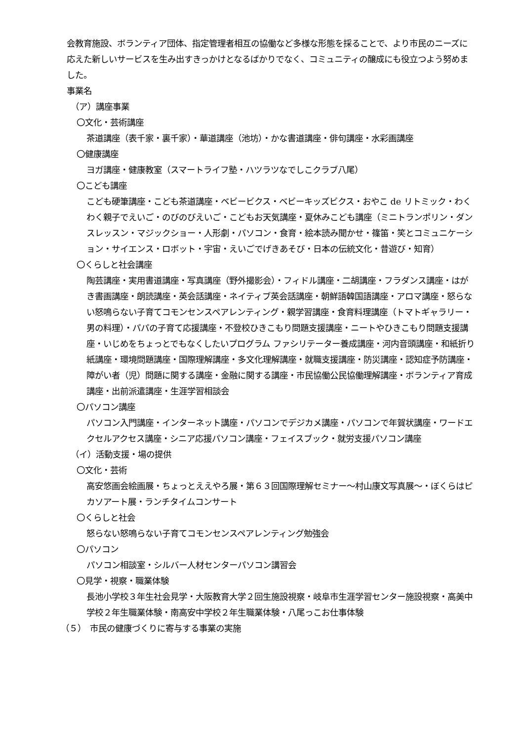会教育施設、ボランティア団体、指定管理者相互の協働など多様な形態を採ることで、より市民のニーズに応えた新しいサービスを生み出すきっかけとなるばかりでなく、コミュニティの醸成にも役立つよう努めました。
事業名
（ア）講座事業
〇文化・芸術講座
茶道講座（表千家・裏千家）・華道講座（池坊）・かな書道講座・俳句講座・水彩画講座
〇健康講座
ヨガ講座・健康教室（スマートライフ塾・ハツラツなでしこクラブ八尾）
〇こども講座
こども硬筆講座・こども茶道講座・ベビービクス・ベビーキッズビクス・おやこ de リトミック・わくわく親子でえいご・のびのびえいご・こどもお天気講座・夏休みこども講座（ミニトランポリン・ダンスレッスン・マジックショー・人形劇・パソコン・食育・絵本読み聞かせ・篠笛・笑とコミュニケーション・サイエンス・ロボット・宇宙・えいごでげきあそび・日本の伝統文化・昔遊び・知育）
〇くらしと社会講座
陶芸講座・実用書道講座・写真講座（野外撮影会）・フィドル講座・二胡講座・フラダンス講座・はがき書画講座・朗読講座・英会話講座・ネイティブ英会話講座・朝鮮語韓国語講座・アロマ講座・怒らない怒鳴らない子育てコモンセンスペアレンティング・親学習講座・食育料理講座（トマトギャラリー・男の料理）・パパの子育て応援講座・不登校ひきこもり問題支援講座・ニートやひきこもり問題支援講座・いじめをちょっとでもなくしたいプログラム ファシリテーター養成講座・河内音頭講座・和紙折り紙講座・環境問題講座・国際理解講座・多文化理解講座・就職支援講座・防災講座・認知症予防講座・障がい者（児）問題に関する講座・金融に関する講座・市民協働公民協働理解講座・ボランティア育成講座・出前派遣講座・生涯学習相談会
〇パソコン講座
パソコン入門講座・インターネット講座・パソコンでデジカメ講座・パソコンで年賀状講座・ワードエクセルアクセス講座・シニア応援パソコン講座・フェイスブック・就労支援パソコン講座
（イ）活動支援・場の提供
〇文化・芸術
高安悠画会絵画展・ちょっとええやろ展・第６３回国際理解セミナー～村山康文写真展～・ぼくらはピカソアート展・ランチタイムコンサート
〇くらしと社会
怒らない怒鳴らない子育てコモンセンスペアレンティング勉強会
〇パソコン
パソコン相談室・シルバー人材センターパソコン講習会
〇見学・視察・職業体験
長池小学校３年生社会見学・大阪教育大学２回生施設視察・岐阜市生涯学習センター施設視察・高美中学校２年生職業体験・南高安中学校２年生職業体験・八尾っこお仕事体験
（５）　市民の健康づくりに寄与する事業の実施